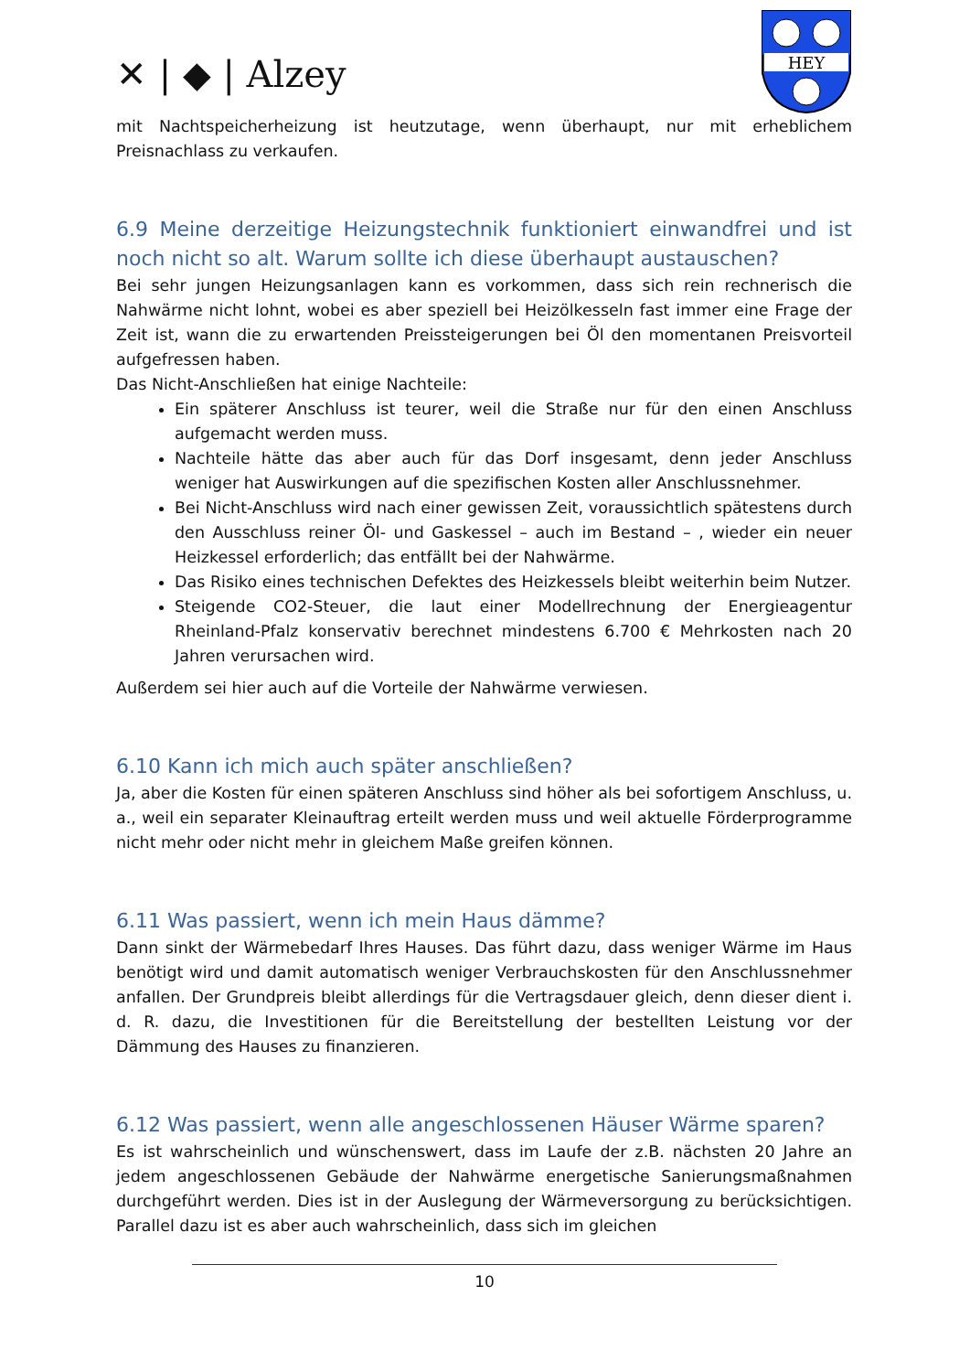✕ | ◆ | Alzey
HEY
mit Nachtspeicherheizung ist heutzutage, wenn überhaupt, nur mit erheblichem Preisnachlass zu verkaufen.
6.9 Meine derzeitige Heizungstechnik funktioniert einwandfrei und ist noch nicht so alt. Warum sollte ich diese überhaupt austauschen?
Bei sehr jungen Heizungsanlagen kann es vorkommen, dass sich rein rechnerisch die Nahwärme nicht lohnt, wobei es aber speziell bei Heizölkesseln fast immer eine Frage der Zeit ist, wann die zu erwartenden Preissteigerungen bei Öl den momentanen Preisvorteil aufgefressen haben.
Das Nicht-Anschließen hat einige Nachteile:
Ein späterer Anschluss ist teurer, weil die Straße nur für den einen Anschluss aufgemacht werden muss.
Nachteile hätte das aber auch für das Dorf insgesamt, denn jeder Anschluss weniger hat Auswirkungen auf die spezifischen Kosten aller Anschlussnehmer.
Bei Nicht-Anschluss wird nach einer gewissen Zeit, voraussichtlich spätestens durch den Ausschluss reiner Öl- und Gaskessel – auch im Bestand – , wieder ein neuer Heizkessel erforderlich; das entfällt bei der Nahwärme.
Das Risiko eines technischen Defektes des Heizkessels bleibt weiterhin beim Nutzer.
Steigende CO2-Steuer, die laut einer Modellrechnung der Energieagentur Rheinland-Pfalz konservativ berechnet mindestens 6.700 € Mehrkosten nach 20 Jahren verursachen wird.
Außerdem sei hier auch auf die Vorteile der Nahwärme verwiesen.
6.10 Kann ich mich auch später anschließen?
Ja, aber die Kosten für einen späteren Anschluss sind höher als bei sofortigem Anschluss, u. a., weil ein separater Kleinauftrag erteilt werden muss und weil aktuelle Förderprogramme nicht mehr oder nicht mehr in gleichem Maße greifen können.
6.11 Was passiert, wenn ich mein Haus dämme?
Dann sinkt der Wärmebedarf Ihres Hauses. Das führt dazu, dass weniger Wärme im Haus benötigt wird und damit automatisch weniger Verbrauchskosten für den Anschlussnehmer anfallen. Der Grundpreis bleibt allerdings für die Vertragsdauer gleich, denn dieser dient i. d. R. dazu, die Investitionen für die Bereitstellung der bestellten Leistung vor der Dämmung des Hauses zu finanzieren.
6.12 Was passiert, wenn alle angeschlossenen Häuser Wärme sparen?
Es ist wahrscheinlich und wünschenswert, dass im Laufe der z.B. nächsten 20 Jahre an jedem angeschlossenen Gebäude der Nahwärme energetische Sanierungsmaßnahmen durchgeführt werden. Dies ist in der Auslegung der Wärmeversorgung zu berücksichtigen. Parallel dazu ist es aber auch wahrscheinlich, dass sich im gleichen
10